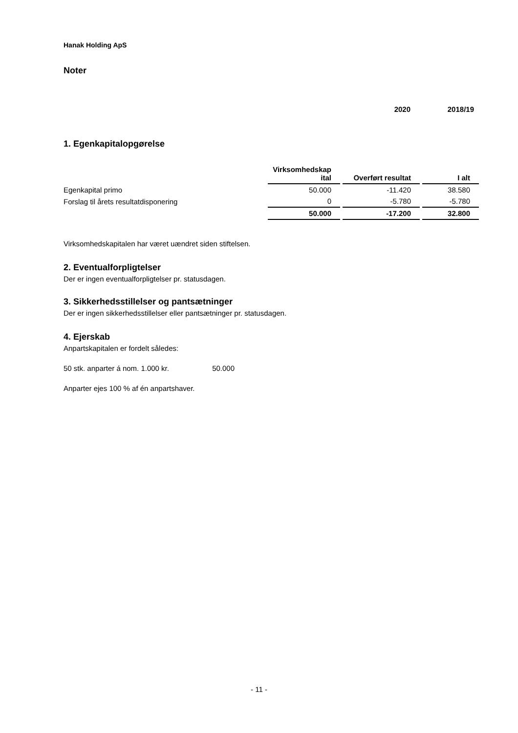Hanak Holding ApS
Noter
2020 2018/19
1. Egenkapitalopgørelse
| | Virksomhedskap ital | Overført resultat | I alt |
| --- | --- | --- | --- |
| Egenkapital primo | 50.000 | -11.420 | 38.580 |
| Forslag til årets resultatdisponering | 0 | -5.780 | -5.780 |
| | 50.000 | -17.200 | 32.800 |
Virksomhedskapitalen har været uændret siden stiftelsen.
2. Eventualforpligtelser
Der er ingen eventualforpligtelser pr. statusdagen.
3. Sikkerhedsstillelser og pantsætninger
Der er ingen sikkerhedsstillelser eller pantsætninger pr. statusdagen.
4. Ejerskab
Anpartskapitalen er fordelt således:
50 stk. anparter á nom. 1.000 kr. 50.000
Anparter ejes 100 % af én anpartshaver.
- 11 -